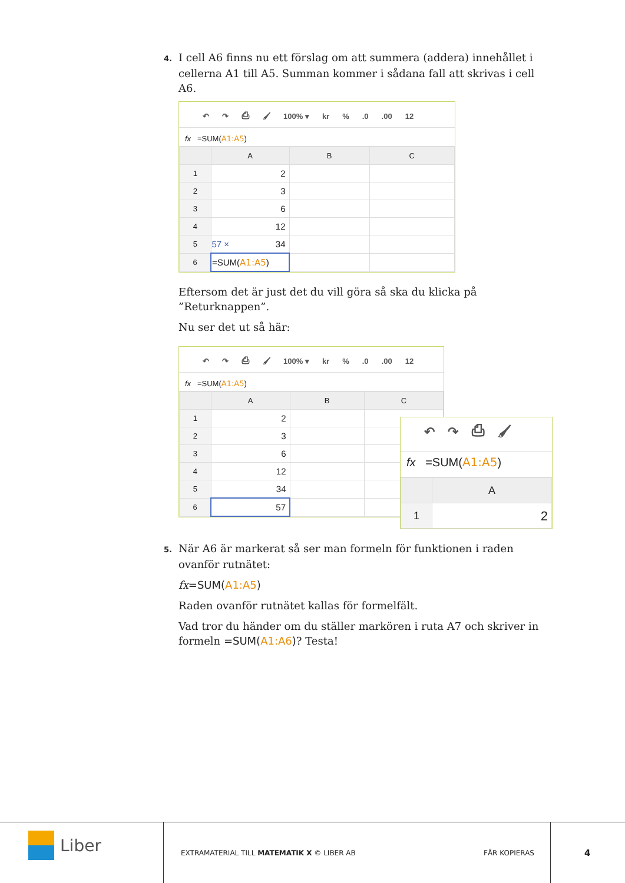4. I cell A6 finns nu ett förslag om att summera (addera) innehållet i cellerna A1 till A5. Summan kommer i sådana fall att skrivas i cell A6.
↶ ↷ ⎙ 🖌 100% ▾ kr%.0.00 12
fx =SUM(A1:A5)
| | A | B | C |
| --- | --- | --- | --- |
| 1 | 2 | | |
| 2 | 3 | | |
| 3 | 6 | | |
| 4 | 12 | | |
| 5 | 57 × 34 | | |
| 6 | =SUM( A1:A5 ) | | |
Eftersom det är just det du vill göra så ska du klicka på ”Returknappen”.
Nu ser det ut så här:
↶ ↷ ⎙ 🖌 100% ▾ kr%.0.00 12
fx =SUM(A1:A5)
| | A | B | C |
| --- | --- | --- | --- |
| 1 | 2 | | |
| 2 | 3 | | |
| 3 | 6 | | |
| 4 | 12 | | |
| 5 | 34 | | |
| 6 | 57 | | |
↶ ↷ ⎙ 🖌
fx =SUM(A1:A5)
| | A |
| --- | --- |
| 1 | 2 |
5. När A6 är markerat så ser man formeln för funktionen i raden ovanför rutnätet:
fx=SUM(A1:A5)
Raden ovanför rutnätet kallas för formelfält.
Vad tror du händer om du ställer markören i ruta A7 och skriver in formeln =SUM(A1:A6)? Testa!
Liber
EXTRAMATERIAL TILL MATEMATIK X © LIBER AB
FÅR KOPIERAS 4